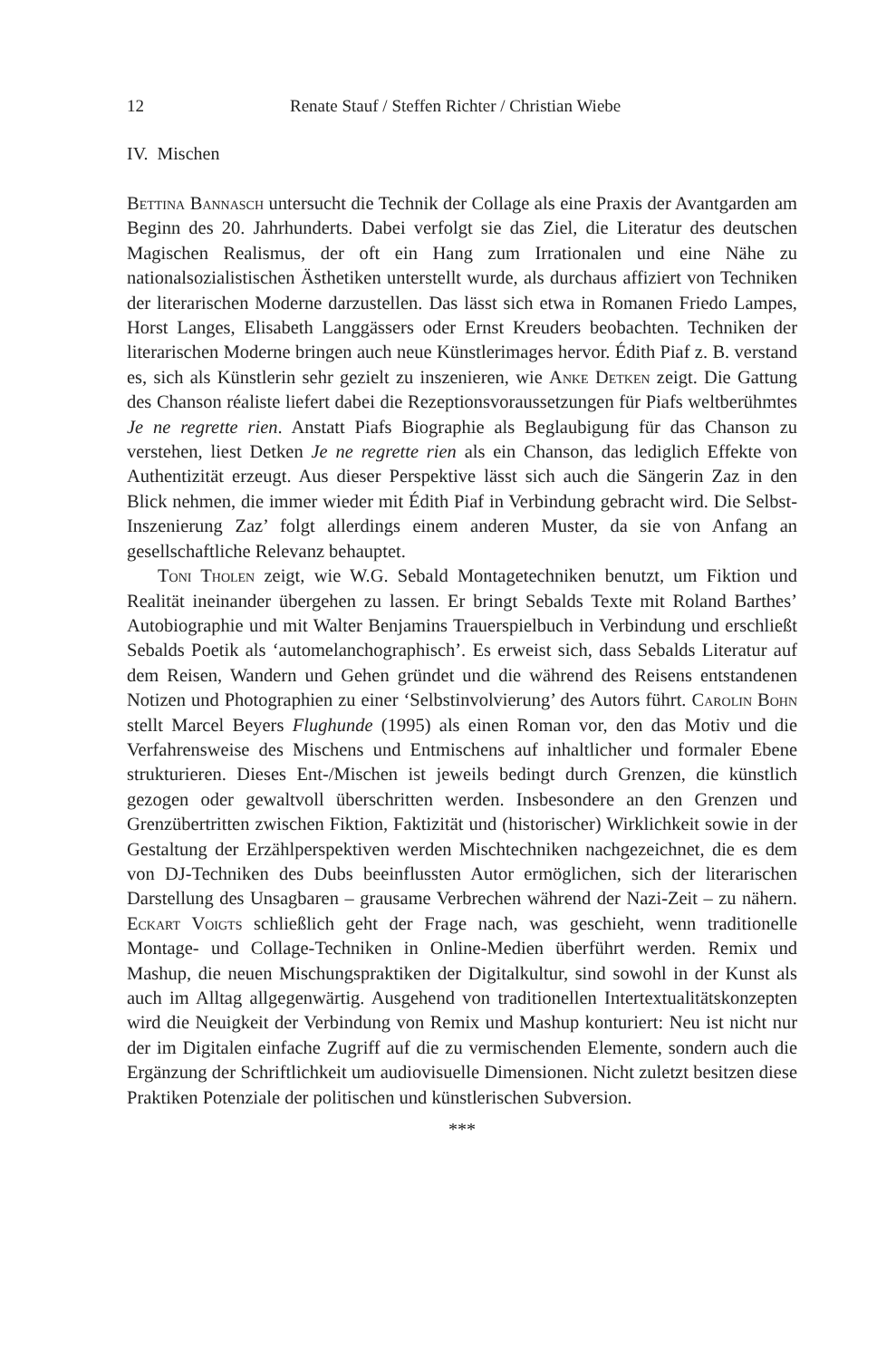12 Renate Stauf / Steffen Richter / Christian Wiebe
IV. Mischen
Bettina Bannasch untersucht die Technik der Collage als eine Praxis der Avantgarden am Beginn des 20. Jahrhunderts. Dabei verfolgt sie das Ziel, die Literatur des deutschen Magischen Realismus, der oft ein Hang zum Irrationalen und eine Nähe zu nationalsozialistischen Ästhetiken unterstellt wurde, als durchaus affiziert von Techniken der literarischen Moderne darzustellen. Das lässt sich etwa in Romanen Friedo Lampes, Horst Langes, Elisabeth Langgässers oder Ernst Kreuders beobachten. Techniken der literarischen Moderne bringen auch neue Künstlerimages hervor. Édith Piaf z. B. verstand es, sich als Künstlerin sehr gezielt zu inszenieren, wie Anke Detken zeigt. Die Gattung des Chanson réaliste liefert dabei die Rezeptionsvoraussetzungen für Piafs weltberühmtes Je ne regrette rien. Anstatt Piafs Biographie als Beglaubigung für das Chanson zu verstehen, liest Detken Je ne regrette rien als ein Chanson, das lediglich Effekte von Authentizität erzeugt. Aus dieser Perspektive lässt sich auch die Sängerin Zaz in den Blick nehmen, die immer wieder mit Édith Piaf in Verbindung gebracht wird. Die Selbst-Inszenierung Zaz’ folgt allerdings einem anderen Muster, da sie von Anfang an gesellschaftliche Relevanz behauptet.
Toni Tholen zeigt, wie W.G. Sebald Montagetechniken benutzt, um Fiktion und Realität ineinander übergehen zu lassen. Er bringt Sebalds Texte mit Roland Barthes’ Autobiographie und mit Walter Benjamins Trauerspielbuch in Verbindung und erschließt Sebalds Poetik als ‘automelanchographisch’. Es erweist sich, dass Sebalds Literatur auf dem Reisen, Wandern und Gehen gründet und die während des Reisens entstandenen Notizen und Photographien zu einer ‘Selbstinvolvierung’ des Autors führt. Carolin Bohn stellt Marcel Beyers Flughunde (1995) als einen Roman vor, den das Motiv und die Verfahrensweise des Mischens und Entmischens auf inhaltlicher und formaler Ebene strukturieren. Dieses Ent-/Mischen ist jeweils bedingt durch Grenzen, die künstlich gezogen oder gewaltvoll überschritten werden. Insbesondere an den Grenzen und Grenzübertritten zwischen Fiktion, Faktizität und (historischer) Wirklichkeit sowie in der Gestaltung der Erzählperspektiven werden Mischtechniken nachgezeichnet, die es dem von DJ-Techniken des Dubs beeinflussten Autor ermöglichen, sich der literarischen Darstellung des Unsagbaren – grausame Verbrechen während der Nazi-Zeit – zu nähern. Eckart Voigts schließlich geht der Frage nach, was geschieht, wenn traditionelle Montage- und Collage-Techniken in Online-Medien überführt werden. Remix und Mashup, die neuen Mischungspraktiken der Digitalkultur, sind sowohl in der Kunst als auch im Alltag allgegenwärtig. Ausgehend von traditionellen Intertextualitätskonzepten wird die Neuigkeit der Verbindung von Remix und Mashup konturiert: Neu ist nicht nur der im Digitalen einfache Zugriff auf die zu vermischenden Elemente, sondern auch die Ergänzung der Schriftlichkeit um audiovisuelle Dimensionen. Nicht zuletzt besitzen diese Praktiken Potenziale der politischen und künstlerischen Subversion.
***